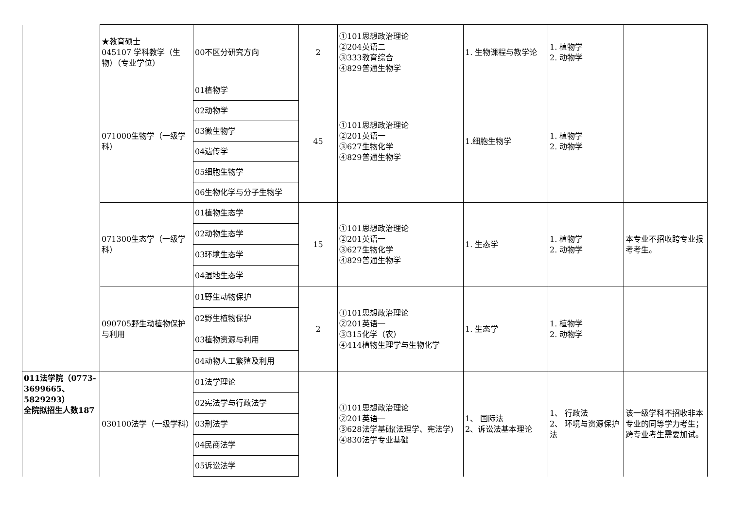| | ★教育硕士 045107 学科教学（生物）（专业学位） | 00不区分研究方向 | 2 | ①101思想政治理论 ②204英语二 ③333教育综合 ④829普通生物学 | 1. 生物课程与教学论 | 1. 植物学 2. 动物学 | |
| | 071000生物学（一级学科） | 01植物学 | 45 | ①101思想政治理论 ②201英语一 ③627生物化学 ④829普通生物学 | 1.细胞生物学 | 1. 植物学 2. 动物学 | |
| | | 02动物学 | | | | | |
| | | 03微生物学 | | | | | |
| | | 04遗传学 | | | | | |
| | | 05细胞生物学 | | | | | |
| | | 06生物化学与分子生物学 | | | | | |
| | 071300生态学（一级学科） | 01植物生态学 | 15 | ①101思想政治理论 ②201英语一 ③627生物化学 ④829普通生物学 | 1. 生态学 | 1. 植物学 2. 动物学 | 本专业不招收跨专业报考考生。 |
| | | 02动物生态学 | | | | | |
| | | 03环境生态学 | | | | | |
| | | 04湿地生态学 | | | | | |
| | 090705野生动植物保护与利用 | 01野生动物保护 | 2 | ①101思想政治理论 ②201英语一 ③315化学（农） ④414植物生理学与生物化学 | 1. 生态学 | 1. 植物学 2. 动物学 | |
| | | 02野生植物保护 | | | | | |
| | | 03植物资源与利用 | | | | | |
| | | 04动物人工繁殖及利用 | | | | | |
| 011法学院（0773-3699665、5829293） 全院拟招生人数187 | 030100法学（一级学科） | 01法学理论 | | ①101思想政治理论 ②201英语一 ③628法学基础(法理学、宪法学) ④830法学专业基础 | 1、 国际法 2、诉讼法基本理论 | 1、 行政法 2、 环境与资源保护法 | 该一级学科不招收非本专业的同等学力考生；跨专业考生需要加试。 |
| | | 02宪法学与行政法学 | | | | | |
| | | 03刑法学 | | | | | |
| | | 04民商法学 | | | | | |
| | | 05诉讼法学 | | | | | |